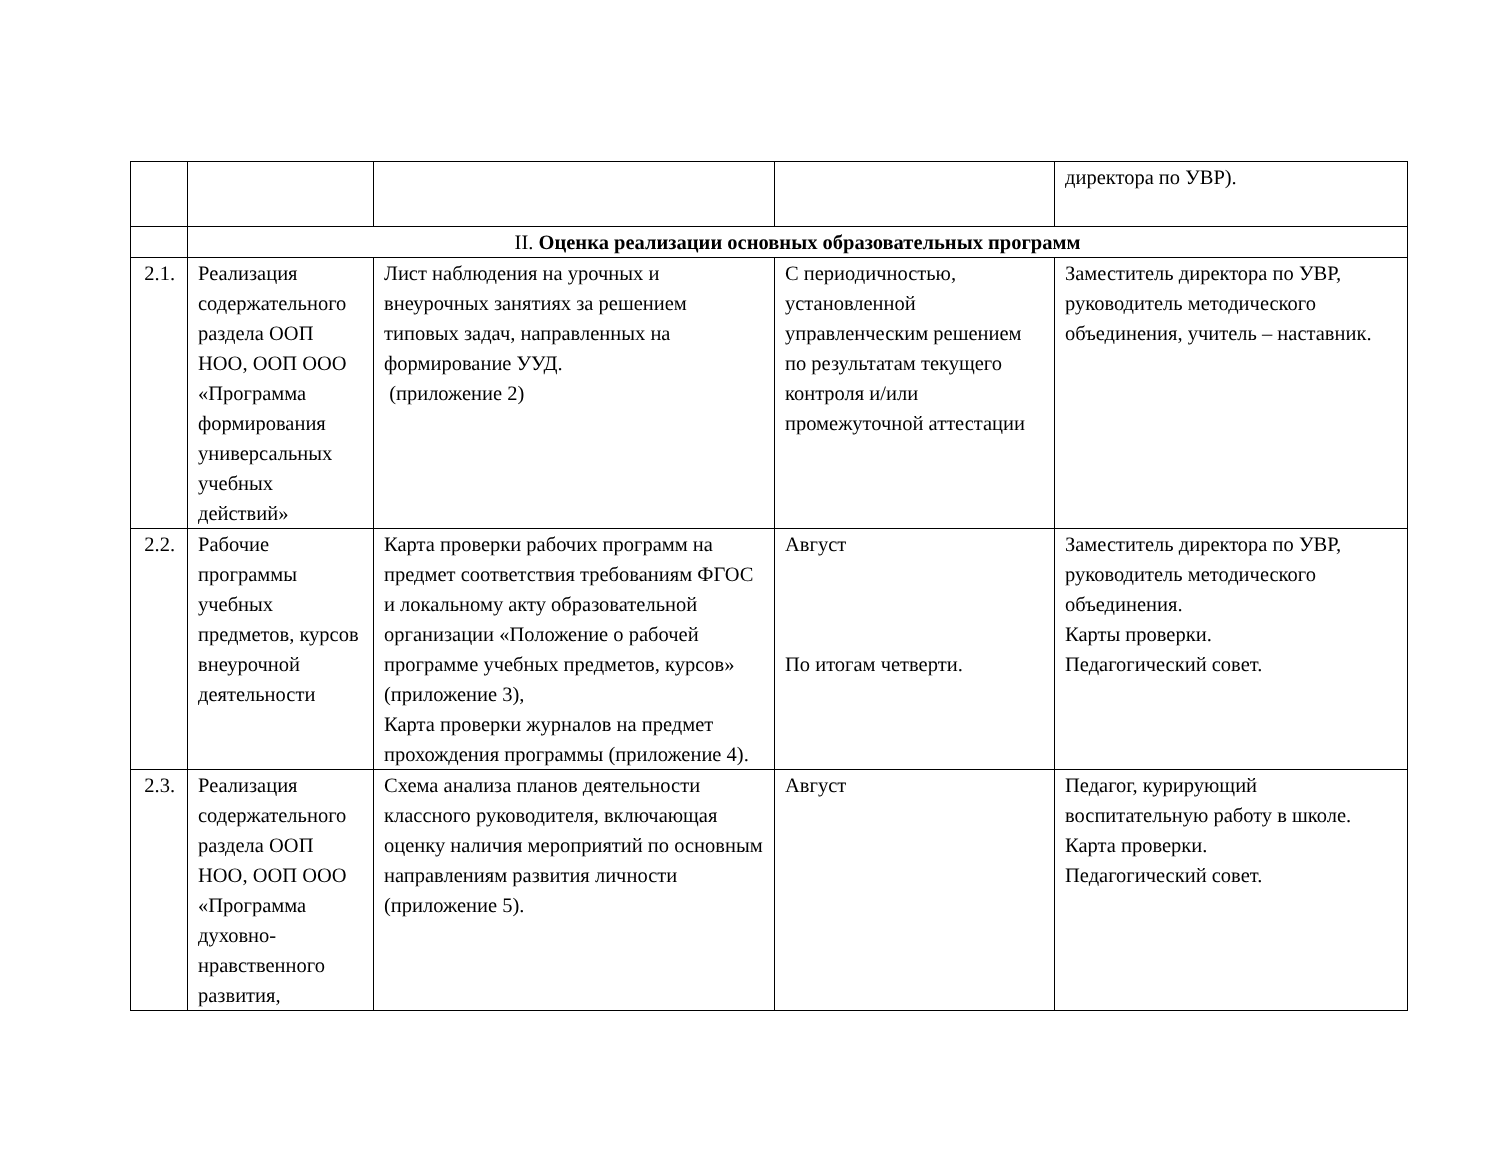| | | | | директора по УВР). |
| | II. Оценка реализации основных образовательных программ | | | |
| 2.1. | Реализация содержательного раздела ООП НОО, ООП ООО «Программа формирования универсальных учебных действий» | Лист наблюдения на урочных и внеурочных занятиях за решением типовых задач, направленных на формирование УУД. (приложение 2) | С периодичностью, установленной управленческим решением по результатам текущего контроля и/или промежуточной аттестации | Заместитель директора по УВР, руководитель методического объединения, учитель – наставник. |
| 2.2. | Рабочие программы учебных предметов, курсов внеурочной деятельности | Карта проверки рабочих программ на предмет соответствия требованиям ФГОС и локальному акту образовательной организации «Положение о рабочей программе учебных предметов, курсов» (приложение 3), Карта проверки журналов на предмет прохождения программы (приложение 4). | Август По итогам четверти. | Заместитель директора по УВР, руководитель методического объединения. Карты проверки. Педагогический совет. |
| 2.3. | Реализация содержательного раздела ООП НОО, ООП ООО «Программа духовно-нравственного развития, | Схема анализа планов деятельности классного руководителя, включающая оценку наличия мероприятий по основным направлениям развития личности (приложение 5). | Август | Педагог, курирующий воспитательную работу в школе. Карта проверки. Педагогический совет. |